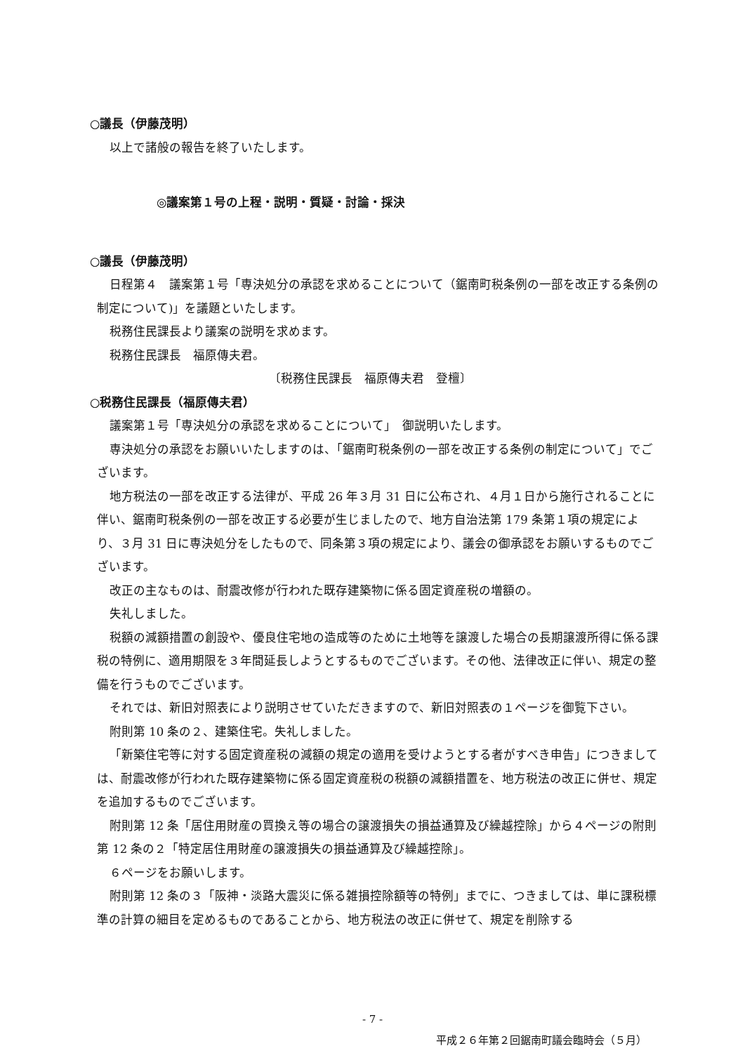○議長（伊藤茂明）
以上で諸般の報告を終了いたします。
◎議案第１号の上程・説明・質疑・討論・採決
○議長（伊藤茂明）
日程第４　議案第１号「専決処分の承認を求めることについて（鋸南町税条例の一部を改正する条例の制定について)」を議題といたします。
税務住民課長より議案の説明を求めます。
税務住民課長　福原傳夫君。
〔税務住民課長　福原傳夫君　登檀〕
○税務住民課長（福原傳夫君）
議案第１号「専決処分の承認を求めることについて」　御説明いたします。
専決処分の承認をお願いいたしますのは、「鋸南町税条例の一部を改正する条例の制定について」でございます。
地方税法の一部を改正する法律が、平成 26 年３月 31 日に公布され、４月１日から施行されることに伴い、鋸南町税条例の一部を改正する必要が生じましたので、地方自治法第 179 条第１項の規定により、３月 31 日に専決処分をしたもので、同条第３項の規定により、議会の御承認をお願いするものでございます。
改正の主なものは、耐震改修が行われた既存建築物に係る固定資産税の増額の。
失礼しました。
税額の減額措置の創設や、優良住宅地の造成等のために土地等を譲渡した場合の長期譲渡所得に係る課税の特例に、適用期限を３年間延長しようとするものでございます。その他、法律改正に伴い、規定の整備を行うものでございます。
それでは、新旧対照表により説明させていただきますので、新旧対照表の１ページを御覧下さい。
附則第 10 条の２、建築住宅。失礼しました。
「新築住宅等に対する固定資産税の減額の規定の適用を受けようとする者がすべき申告」につきましては、耐震改修が行われた既存建築物に係る固定資産税の税額の減額措置を、地方税法の改正に併せ、規定を追加するものでございます。
附則第 12 条「居住用財産の買換え等の場合の譲渡損失の損益通算及び繰越控除」から４ページの附則第 12 条の２「特定居住用財産の譲渡損失の損益通算及び繰越控除」。
６ページをお願いします。
附則第 12 条の３「阪神・淡路大震災に係る雑損控除額等の特例」までに、つきましては、単に課税標準の計算の細目を定めるものであることから、地方税法の改正に併せて、規定を削除する
- 7 -
平成２６年第２回鋸南町議会臨時会（５月）